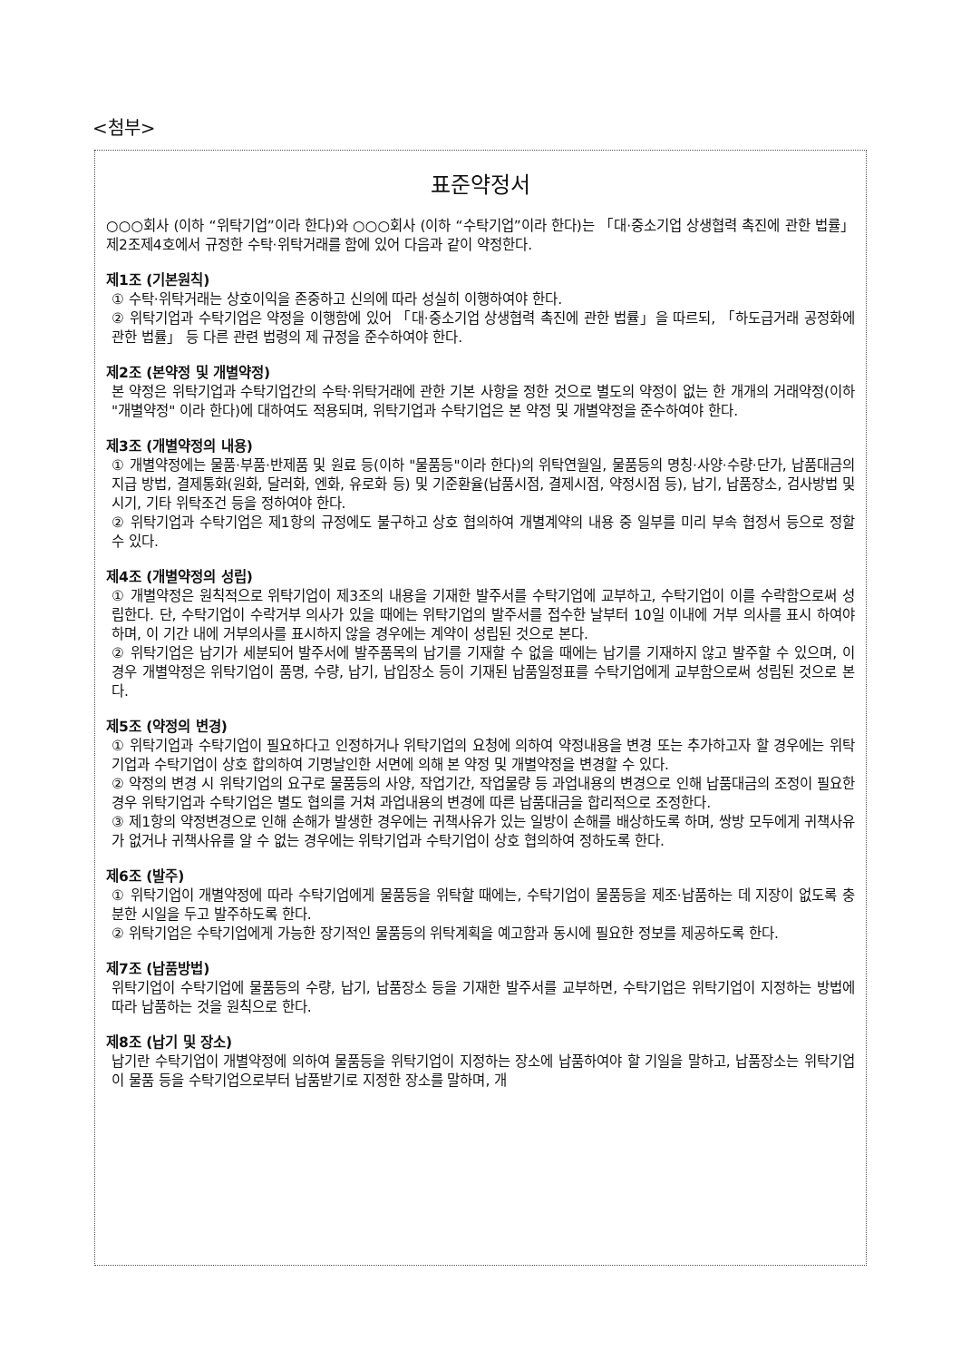<첨부>
표준약정서
○○○회사 (이하 “위탁기업”이라 한다)와 ○○○회사 (이하 “수탁기업”이라 한다)는 「대·중소기업 상생협력 촉진에 관한 법률」 제2조제4호에서 규정한 수탁·위탁거래를 함에 있어 다음과 같이 약정한다.
제1조 (기본원칙)
① 수탁·위탁거래는 상호이익을 존중하고 신의에 따라 성실히 이행하여야 한다.
② 위탁기업과 수탁기업은 약정을 이행함에 있어 「대·중소기업 상생협력 촉진에 관한 법률」을 따르되, 「하도급거래 공정화에 관한 법률」 등 다른 관련 법령의 제 규정을 준수하여야 한다.
제2조 (본약정 및 개별약정)
본 약정은 위탁기업과 수탁기업간의 수탁·위탁거래에 관한 기본 사항을 정한 것으로 별도의 약정이 없는 한 개개의 거래약정(이하 "개별약정" 이라 한다)에 대하여도 적용되며, 위탁기업과 수탁기업은 본 약정 및 개별약정을 준수하여야 한다.
제3조 (개별약정의 내용)
① 개별약정에는 물품·부품·반제품 및 원료 등(이하 "물품등"이라 한다)의 위탁연월일, 물품등의 명칭·사양·수량·단가, 납품대금의 지급 방법, 결제통화(원화, 달러화, 엔화, 유로화 등) 및 기준환율(납품시점, 결제시점, 약정시점 등), 납기, 납품장소, 검사방법 및 시기, 기타 위탁조건 등을 정하여야 한다.
② 위탁기업과 수탁기업은 제1항의 규정에도 불구하고 상호 협의하여 개별계약의 내용 중 일부를 미리 부속 협정서 등으로 정할 수 있다.
제4조 (개별약정의 성립)
① 개별약정은 원칙적으로 위탁기업이 제3조의 내용을 기재한 발주서를 수탁기업에 교부하고, 수탁기업이 이를 수락함으로써 성립한다. 단, 수탁기업이 수락거부 의사가 있을 때에는 위탁기업의 발주서를 접수한 날부터 10일 이내에 거부 의사를 표시 하여야 하며, 이 기간 내에 거부의사를 표시하지 않을 경우에는 계약이 성립된 것으로 본다.
② 위탁기업은 납기가 세분되어 발주서에 발주품목의 납기를 기재할 수 없을 때에는 납기를 기재하지 않고 발주할 수 있으며, 이 경우 개별약정은 위탁기업이 품명, 수량, 납기, 납입장소 등이 기재된 납품일정표를 수탁기업에게 교부함으로써 성립된 것으로 본다.
제5조 (약정의 변경)
① 위탁기업과 수탁기업이 필요하다고 인정하거나 위탁기업의 요청에 의하여 약정내용을 변경 또는 추가하고자 할 경우에는 위탁기업과 수탁기업이 상호 합의하여 기명날인한 서면에 의해 본 약정 및 개별약정을 변경할 수 있다.
② 약정의 변경 시 위탁기업의 요구로 물품등의 사양, 작업기간, 작업물량 등 과업내용의 변경으로 인해 납품대금의 조정이 필요한 경우 위탁기업과 수탁기업은 별도 협의를 거쳐 과업내용의 변경에 따른 납품대금을 합리적으로 조정한다.
③ 제1항의 약정변경으로 인해 손해가 발생한 경우에는 귀책사유가 있는 일방이 손해를 배상하도록 하며, 쌍방 모두에게 귀책사유가 없거나 귀책사유를 알 수 없는 경우에는 위탁기업과 수탁기업이 상호 협의하여 정하도록 한다.
제6조 (발주)
① 위탁기업이 개별약정에 따라 수탁기업에게 물품등을 위탁할 때에는, 수탁기업이 물품등을 제조·납품하는 데 지장이 없도록 충분한 시일을 두고 발주하도록 한다.
② 위탁기업은 수탁기업에게 가능한 장기적인 물품등의 위탁계획을 예고함과 동시에 필요한 정보를 제공하도록 한다.
제7조 (납품방법)
위탁기업이 수탁기업에 물품등의 수량, 납기, 납품장소 등을 기재한 발주서를 교부하면, 수탁기업은 위탁기업이 지정하는 방법에 따라 납품하는 것을 원칙으로 한다.
제8조 (납기 및 장소)
납기란 수탁기업이 개별약정에 의하여 물품등을 위탁기업이 지정하는 장소에 납품하여야 할 기일을 말하고, 납품장소는 위탁기업이 물품 등을 수탁기업으로부터 납품받기로 지정한 장소를 말하며, 개